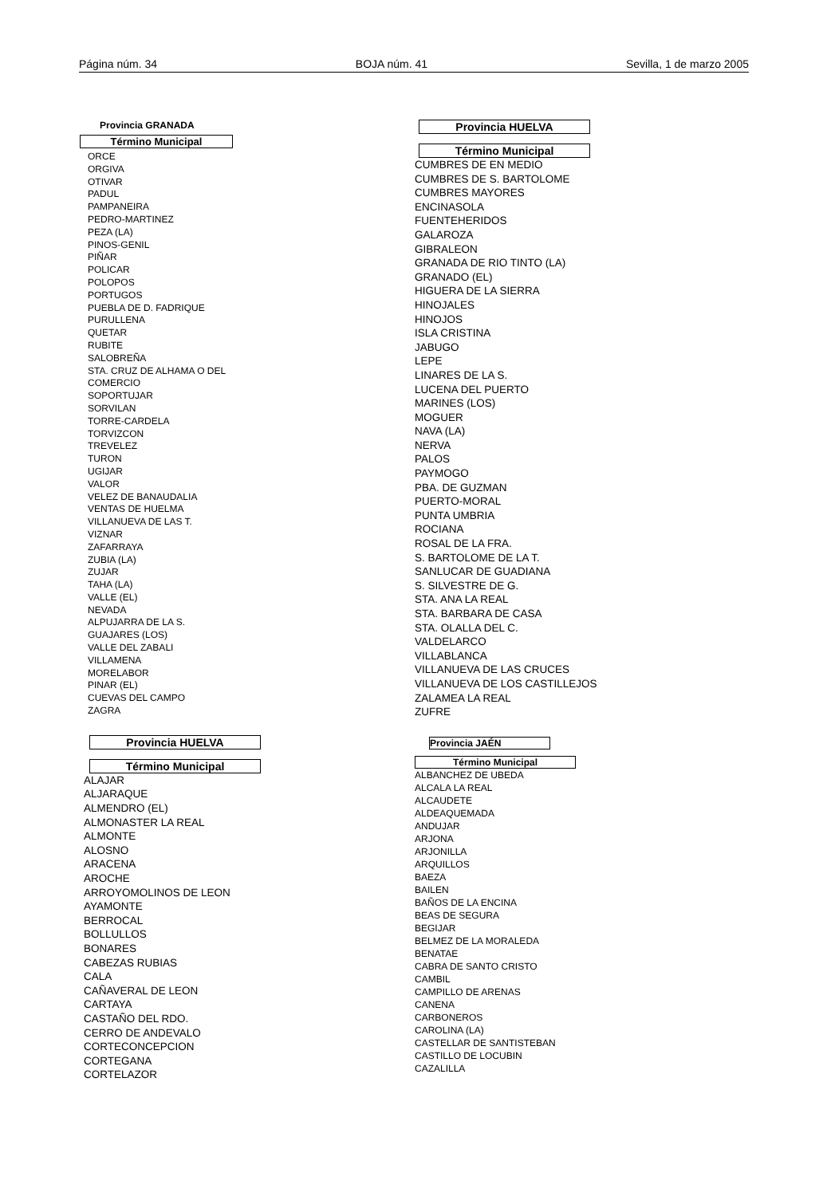Página núm. 34 BOJA núm. 41 Sevilla, 1 de marzo 2005
Provincia GRANADA
Término Municipal
ORCE
ORGIVA
OTIVAR
PADUL
PAMPANEIRA
PEDRO-MARTINEZ
PEZA (LA)
PINOS-GENIL
PIÑAR
POLICAR
POLOPOS
PORTUGOS
PUEBLA DE D. FADRIQUE
PURULLENA
QUETAR
RUBITE
SALOBREÑA
STA. CRUZ DE ALHAMA O DEL
COMERCIO
SOPORTUJAR
SORVILAN
TORRE-CARDELA
TORVIZCON
TREVELEZ
TURON
UGIJAR
VALOR
VELEZ DE BANAUDALIA
VENTAS DE HUELMA
VILLANUEVA DE LAS T.
VIZNAR
ZAFARRAYA
ZUBIA (LA)
ZUJAR
TAHA (LA)
VALLE (EL)
NEVADA
ALPUJARRA DE LA S.
GUAJARES (LOS)
VALLE DEL ZABALI
VILLAMENA
MORELABOR
PINAR (EL)
CUEVAS DEL CAMPO
ZAGRA
Provincia HUELVA
Término Municipal
ALAJAR
ALJARAQUE
ALMENDRO (EL)
ALMONASTER LA REAL
ALMONTE
ALOSNO
ARACENA
AROCHE
ARROYOMOLINOS DE LEON
AYAMONTE
BERROCAL
BOLLULLOS
BONARES
CABEZAS RUBIAS
CALA
CAÑAVERAL DE LEON
CARTAYA
CASTAÑO DEL RDO.
CERRO DE ANDEVALO
CORTECONCEPCION
CORTEGANA
CORTELAZOR
Provincia HUELVA
Término Municipal
CUMBRES DE EN MEDIO
CUMBRES DE S. BARTOLOME
CUMBRES MAYORES
ENCINASOLA
FUENTEHERIDOS
GALAROZA
GIBRALEON
GRANADA DE RIO TINTO (LA)
GRANADO (EL)
HIGUERA DE LA SIERRA
HINOJALES
HINOJOS
ISLA CRISTINA
JABUGO
LEPE
LINARES DE LA S.
LUCENA DEL PUERTO
MARINES (LOS)
MOGUER
NAVA (LA)
NERVA
PALOS
PAYMOGO
PBA. DE GUZMAN
PUERTO-MORAL
PUNTA UMBRIA
ROCIANA
ROSAL DE LA FRA.
S. BARTOLOME DE LA T.
SANLUCAR DE GUADIANA
S. SILVESTRE DE G.
STA. ANA LA REAL
STA. BARBARA DE CASA
STA. OLALLA DEL C.
VALDELARCO
VILLABLANCA
VILLANUEVA DE LAS CRUCES
VILLANUEVA DE LOS CASTILLEJOS
ZALAMEA LA REAL
ZUFRE
Provincia JAÉN
Término Municipal
ALBANCHEZ DE UBEDA
ALCALA LA REAL
ALCAUDETE
ALDEAQUEMADA
ANDUJAR
ARJONA
ARJONILLA
ARQUILLOS
BAEZA
BAILEN
BAÑOS DE LA ENCINA
BEAS DE SEGURA
BEGIJAR
BELMEZ DE LA MORALEDA
BENATAE
CABRA DE SANTO CRISTO
CAMBIL
CAMPILLO DE ARENAS
CANENA
CARBONEROS
CAROLINA (LA)
CASTELLAR DE SANTISTEBAN
CASTILLO DE LOCUBIN
CAZALILLA